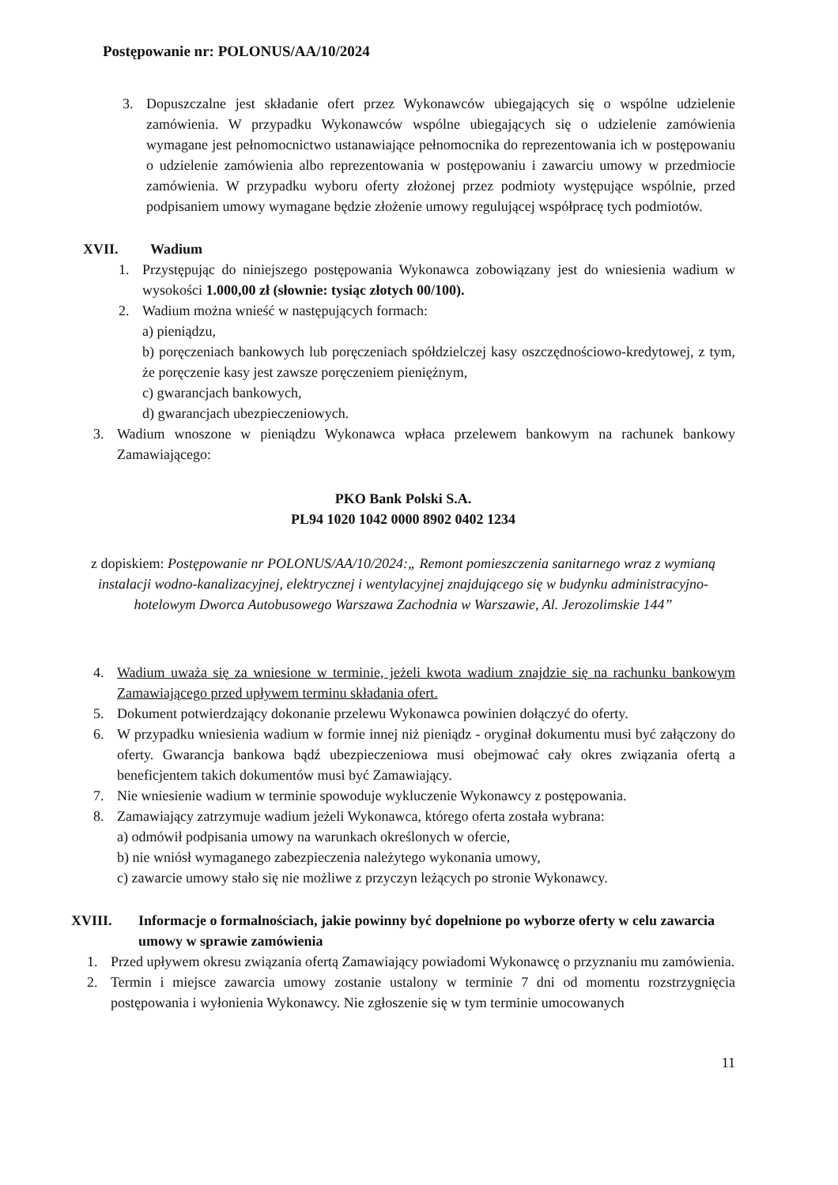Postępowanie nr: POLONUS/AA/10/2024
3. Dopuszczalne jest składanie ofert przez Wykonawców ubiegających się o wspólne udzielenie zamówienia. W przypadku Wykonawców wspólne ubiegających się o udzielenie zamówienia wymagane jest pełnomocnictwo ustanawiające pełnomocnika do reprezentowania ich w postępowaniu o udzielenie zamówienia albo reprezentowania w postępowaniu i zawarciu umowy w przedmiocie zamówienia. W przypadku wyboru oferty złożonej przez podmioty występujące wspólnie, przed podpisaniem umowy wymagane będzie złożenie umowy regulującej współpracę tych podmiotów.
XVII. Wadium
1. Przystępując do niniejszego postępowania Wykonawca zobowiązany jest do wniesienia wadium w wysokości 1.000,00 zł (słownie: tysiąc złotych 00/100).
2. Wadium można wnieść w następujących formach:
a) pieniądzu,
b) poręczeniach bankowych lub poręczeniach spółdzielczej kasy oszczędnościowo-kredytowej, z tym, że poręczenie kasy jest zawsze poręczeniem pieniężnym,
c) gwarancjach bankowych,
d) gwarancjach ubezpieczeniowych.
3. Wadium wnoszone w pieniądzu Wykonawca wpłaca przelewem bankowym na rachunek bankowy Zamawiającego:
PKO Bank Polski S.A.
PL94 1020 1042 0000 8902 0402 1234
z dopiskiem: Postępowanie nr POLONUS/AA/10/2024:„ Remont pomieszczenia sanitarnego wraz z wymianą instalacji wodno-kanalizacyjnej, elektrycznej i wentylacyjnej znajdującego się w budynku administracyjno-hotelowym Dworca Autobusowego Warszawa Zachodnia w Warszawie, Al. Jerozolimskie 144”
4. Wadium uważa się za wniesione w terminie, jeżeli kwota wadium znajdzie się na rachunku bankowym Zamawiającego przed upływem terminu składania ofert.
5. Dokument potwierdzający dokonanie przelewu Wykonawca powinien dołączyć do oferty.
6. W przypadku wniesienia wadium w formie innej niż pieniądz - oryginał dokumentu musi być załączony do oferty. Gwarancja bankowa bądź ubezpieczeniowa musi obejmować cały okres związania ofertą a beneficjentem takich dokumentów musi być Zamawiający.
7. Nie wniesienie wadium w terminie spowoduje wykluczenie Wykonawcy z postępowania.
8. Zamawiający zatrzymuje wadium jeżeli Wykonawca, którego oferta została wybrana:
a) odmówił podpisania umowy na warunkach określonych w ofercie,
b) nie wniósł wymaganego zabezpieczenia należytego wykonania umowy,
c) zawarcie umowy stało się nie możliwe z przyczyn leżących po stronie Wykonawcy.
XVIII. Informacje o formalnościach, jakie powinny być dopełnione po wyborze oferty w celu zawarcia umowy w sprawie zamówienia
1. Przed upływem okresu związania ofertą Zamawiający powiadomi Wykonawcę o przyznaniu mu zamówienia.
2. Termin i miejsce zawarcia umowy zostanie ustalony w terminie 7 dni od momentu rozstrzygnięcia postępowania i wyłonienia Wykonawcy. Nie zgłoszenie się w tym terminie umocowanych
11